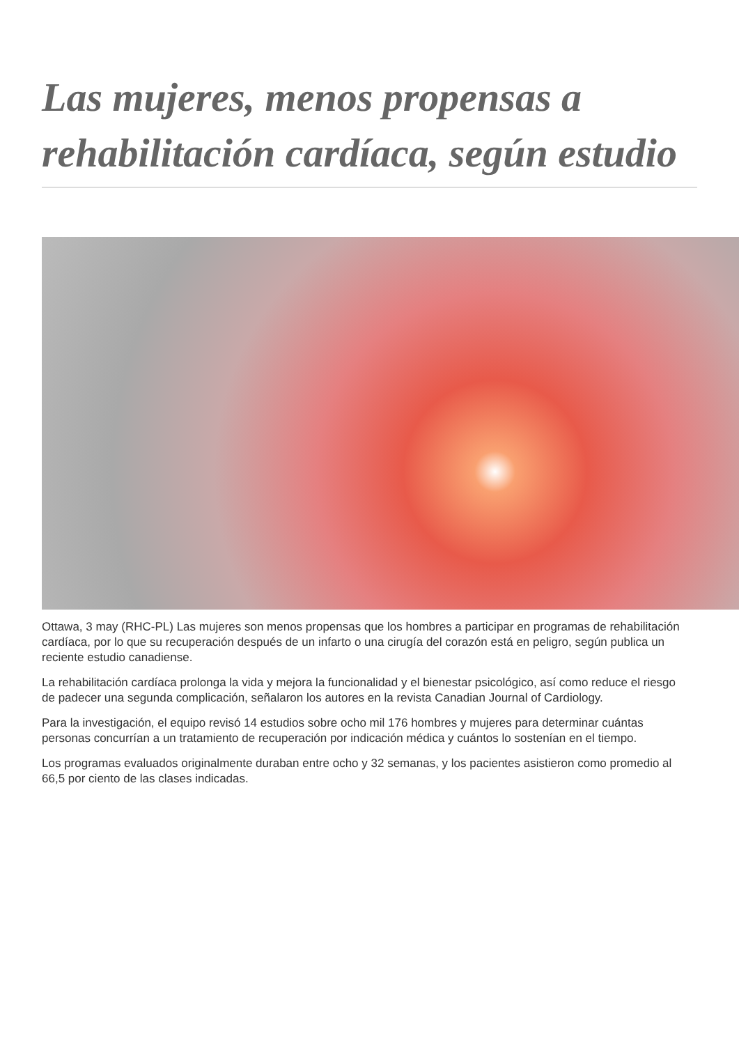Las mujeres, menos propensas a rehabilitación cardíaca, según estudio
Ottawa, 3 may (RHC-PL) Las mujeres son menos propensas que los hombres a participar en programas de rehabilitación cardíaca, por lo que su recuperación después de un infarto o una cirugía del corazón está en peligro, según publica un reciente estudio canadiense.
La rehabilitación cardíaca prolonga la vida y mejora la funcionalidad y el bienestar psicológico, así como reduce el riesgo de padecer una segunda complicación, señalaron los autores en la revista Canadian Journal of Cardiology.
Para la investigación, el equipo revisó 14 estudios sobre ocho mil 176 hombres y mujeres para determinar cuántas personas concurrían a un tratamiento de recuperación por indicación médica y cuántos lo sostenían en el tiempo.
Los programas evaluados originalmente duraban entre ocho y 32 semanas, y los pacientes asistieron como promedio al 66,5 por ciento de las clases indicadas.